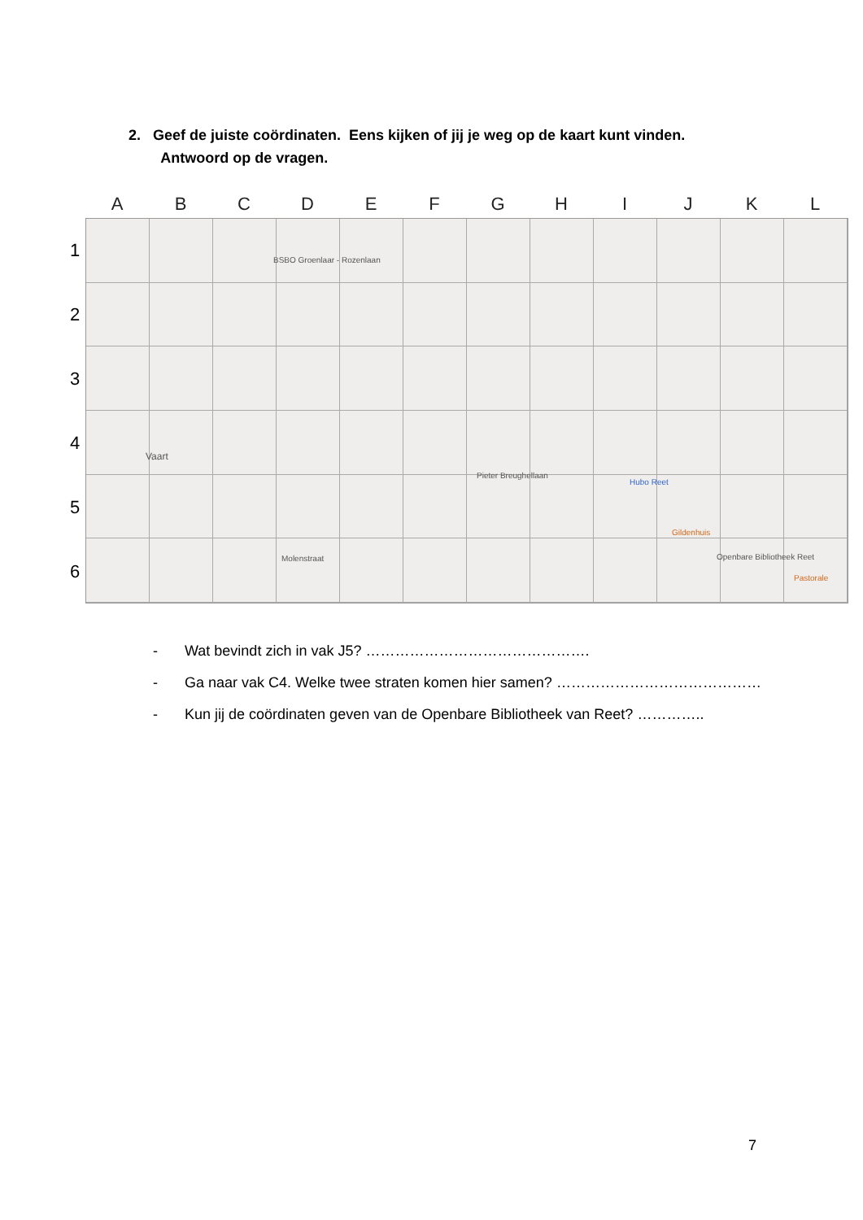2. Geef de juiste coördinaten. Eens kijken of jij je weg op de kaart kunt vinden.
Antwoord op de vragen.
A B C D E F G H I J K L
1
2
3
4
5
6
BSBO Groenlaar - Rozenlaan
Vaart
Molenstraat
Pieter Breughellaan
Hubo Reet
Gildenhuis
Openbare Bibliotheek Reet
Pastorale
- Wat bevindt zich in vak J5? ……………………………………….
- Ga naar vak C4. Welke twee straten komen hier samen? ……………………………………
- Kun jij de coördinaten geven van de Openbare Bibliotheek van Reet? …………..
7